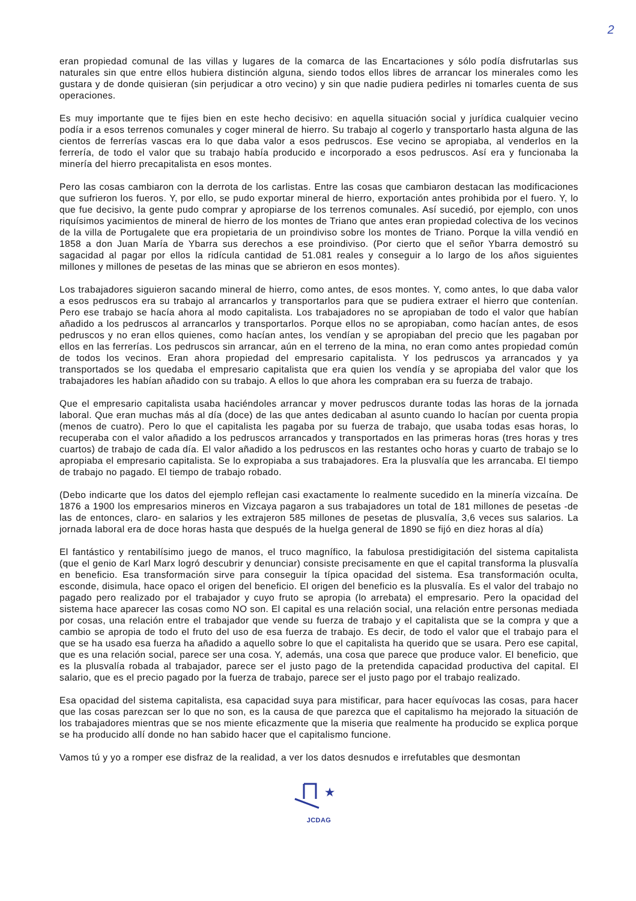2
eran propiedad comunal de las villas y lugares de la comarca de las Encartaciones y sólo podía disfrutarlas sus naturales sin que entre ellos hubiera distinción alguna, siendo todos ellos libres de arrancar los minerales como les gustara y de donde quisieran (sin perjudicar a otro vecino) y sin que nadie pudiera pedirles ni tomarles cuenta de sus operaciones.
Es muy importante que te fijes bien en este hecho decisivo: en aquella situación social y jurídica cualquier vecino podía ir a esos terrenos comunales y coger mineral de hierro. Su trabajo al cogerlo y transportarlo hasta alguna de las cientos de ferrerías vascas era lo que daba valor a esos pedruscos. Ese vecino se apropiaba, al venderlos en la ferrería, de todo el valor que su trabajo había producido e incorporado a esos pedruscos. Así era y funcionaba la minería del hierro precapitalista en esos montes.
Pero las cosas cambiaron con la derrota de los carlistas. Entre las cosas que cambiaron destacan las modificaciones que sufrieron los fueros. Y, por ello, se pudo exportar mineral de hierro, exportación antes prohibida por el fuero. Y, lo que fue decisivo, la gente pudo comprar y apropiarse de los terrenos comunales. Así sucedió, por ejemplo, con unos riquísimos yacimientos de mineral de hierro de los montes de Triano que antes eran propiedad colectiva de los vecinos de la villa de Portugalete que era propietaria de un proindiviso sobre los montes de Triano. Porque la villa vendió en 1858 a don Juan María de Ybarra sus derechos a ese proindiviso. (Por cierto que el señor Ybarra demostró su sagacidad al pagar por ellos la ridícula cantidad de 51.081 reales y conseguir a lo largo de los años siguientes millones y millones de pesetas de las minas que se abrieron en esos montes).
Los trabajadores siguieron sacando mineral de hierro, como antes, de esos montes. Y, como antes, lo que daba valor a esos pedruscos era su trabajo al arrancarlos y transportarlos para que se pudiera extraer el hierro que contenían. Pero ese trabajo se hacía ahora al modo capitalista. Los trabajadores no se apropiaban de todo el valor que habían añadido a los pedruscos al arrancarlos y transportarlos. Porque ellos no se apropiaban, como hacían antes, de esos pedruscos y no eran ellos quienes, como hacían antes, los vendían y se apropiaban del precio que les pagaban por ellos en las ferrerías. Los pedruscos sin arrancar, aún en el terreno de la mina, no eran como antes propiedad común de todos los vecinos. Eran ahora propiedad del empresario capitalista. Y los pedruscos ya arrancados y ya transportados se los quedaba el empresario capitalista que era quien los vendía y se apropiaba del valor que los trabajadores les habían añadido con su trabajo. A ellos lo que ahora les compraban era su fuerza de trabajo.
Que el empresario capitalista usaba haciéndoles arrancar y mover pedruscos durante todas las horas de la jornada laboral. Que eran muchas más al día (doce) de las que antes dedicaban al asunto cuando lo hacían por cuenta propia (menos de cuatro). Pero lo que el capitalista les pagaba por su fuerza de trabajo, que usaba todas esas horas, lo recuperaba con el valor añadido a los pedruscos arrancados y transportados en las primeras horas (tres horas y tres cuartos) de trabajo de cada día. El valor añadido a los pedruscos en las restantes ocho horas y cuarto de trabajo se lo apropiaba el empresario capitalista. Se lo expropiaba a sus trabajadores. Era la plusvalía que les arrancaba. El tiempo de trabajo no pagado. El tiempo de trabajo robado.
(Debo indicarte que los datos del ejemplo reflejan casi exactamente lo realmente sucedido en la minería vizcaína. De 1876 a 1900 los empresarios mineros en Vizcaya pagaron a sus trabajadores un total de 181 millones de pesetas -de las de entonces, claro- en salarios y les extrajeron 585 millones de pesetas de plusvalía, 3,6 veces sus salarios. La jornada laboral era de doce horas hasta que después de la huelga general de 1890 se fijó en diez horas al día)
El fantástico y rentabilísimo juego de manos, el truco magnífico, la fabulosa prestidigitación del sistema capitalista (que el genio de Karl Marx logró descubrir y denunciar) consiste precisamente en que el capital transforma la plusvalía en beneficio. Esa transformación sirve para conseguir la típica opacidad del sistema. Esa transformación oculta, esconde, disimula, hace opaco el origen del beneficio. El origen del beneficio es la plusvalía. Es el valor del trabajo no pagado pero realizado por el trabajador y cuyo fruto se apropia (lo arrebata) el empresario. Pero la opacidad del sistema hace aparecer las cosas como NO son. El capital es una relación social, una relación entre personas mediada por cosas, una relación entre el trabajador que vende su fuerza de trabajo y el capitalista que se la compra y que a cambio se apropia de todo el fruto del uso de esa fuerza de trabajo. Es decir, de todo el valor que el trabajo para el que se ha usado esa fuerza ha añadido a aquello sobre lo que el capitalista ha querido que se usara. Pero ese capital, que es una relación social, parece ser una cosa. Y, además, una cosa que parece que produce valor. El beneficio, que es la plusvalía robada al trabajador, parece ser el justo pago de la pretendida capacidad productiva del capital. El salario, que es el precio pagado por la fuerza de trabajo, parece ser el justo pago por el trabajo realizado.
Esa opacidad del sistema capitalista, esa capacidad suya para mistificar, para hacer equívocas las cosas, para hacer que las cosas parezcan ser lo que no son, es la causa de que parezca que el capitalismo ha mejorado la situación de los trabajadores mientras que se nos miente eficazmente que la miseria que realmente ha producido se explica porque se ha producido allí donde no han sabido hacer que el capitalismo funcione.
Vamos tú y yo a romper ese disfraz de la realidad, a ver los datos desnudos e irrefutables que desmontan
★
JCDAG